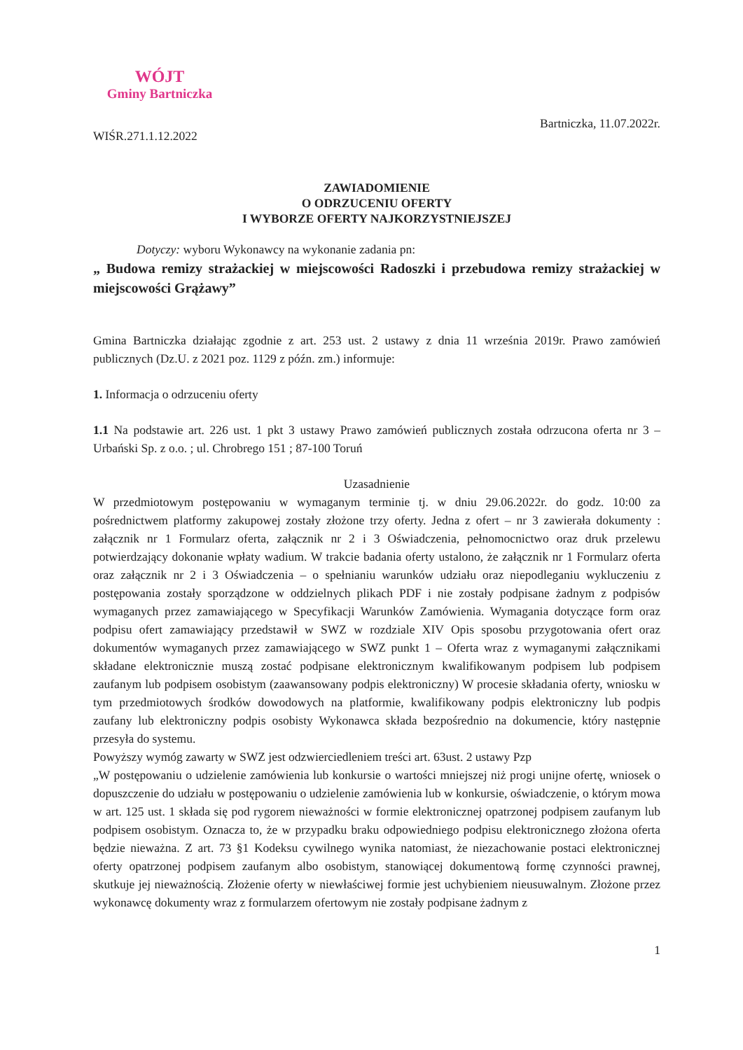WÓJT
Gminy Bartniczka
WIŚR.271.1.12.2022
Bartniczka, 11.07.2022r.
ZAWIADOMIENIE
O ODRZUCENIU OFERTY
I WYBORZE OFERTY NAJKORZYSTNIEJSZEJ
Dotyczy: wyboru Wykonawcy na wykonanie zadania pn:
„ Budowa remizy strażackiej w miejscowości Radoszki i przebudowa remizy strażackiej w miejscowości Grążawy”
Gmina Bartniczka działając zgodnie z art. 253 ust. 2 ustawy z dnia 11 września 2019r. Prawo zamówień publicznych (Dz.U. z 2021 poz. 1129 z późn. zm.) informuje:
1. Informacja o odrzuceniu oferty
1.1 Na podstawie art. 226 ust. 1 pkt 3 ustawy Prawo zamówień publicznych została odrzucona oferta nr 3 – Urbański Sp. z o.o. ; ul. Chrobrego 151 ; 87-100 Toruń
Uzasadnienie
W przedmiotowym postępowaniu w wymaganym terminie tj. w dniu 29.06.2022r. do godz. 10:00 za pośrednictwem platformy zakupowej zostały złożone trzy oferty. Jedna z ofert – nr 3 zawierała dokumenty : załącznik nr 1 Formularz oferta, załącznik nr 2 i 3 Oświadczenia, pełnomocnictwo oraz druk przelewu potwierdzający dokonanie wpłaty wadium. W trakcie badania oferty ustalono, że załącznik nr 1 Formularz oferta oraz załącznik nr 2 i 3 Oświadczenia – o spełnianiu warunków udziału oraz niepodleganiu wykluczeniu z postępowania zostały sporządzone w oddzielnych plikach PDF i nie zostały podpisane żadnym z podpisów wymaganych przez zamawiającego w Specyfikacji Warunków Zamówienia. Wymagania dotyczące form oraz podpisu ofert zamawiający przedstawił w SWZ w rozdziale XIV Opis sposobu przygotowania ofert oraz dokumentów wymaganych przez zamawiającego w SWZ punkt 1 – Oferta wraz z wymaganymi załącznikami składane elektronicznie muszą zostać podpisane elektronicznym kwalifikowanym podpisem lub podpisem zaufanym lub podpisem osobistym (zaawansowany podpis elektroniczny) W procesie składania oferty, wniosku w tym przedmiotowych środków dowodowych na platformie, kwalifikowany podpis elektroniczny lub podpis zaufany lub elektroniczny podpis osobisty Wykonawca składa bezpośrednio na dokumencie, który następnie przesyła do systemu.
Powyższy wymóg zawarty w SWZ jest odzwierciedleniem treści art. 63ust. 2 ustawy Pzp
„W postępowaniu o udzielenie zamówienia lub konkursie o wartości mniejszej niż progi unijne ofertę, wniosek o dopuszczenie do udziału w postępowaniu o udzielenie zamówienia lub w konkursie, oświadczenie, o którym mowa w art. 125 ust. 1 składa się pod rygorem nieważności w formie elektronicznej opatrzonej podpisem zaufanym lub podpisem osobistym. Oznacza to, że w przypadku braku odpowiedniego podpisu elektronicznego złożona oferta będzie nieważna. Z art. 73 §1 Kodeksu cywilnego wynika natomiast, że niezachowanie postaci elektronicznej oferty opatrzonej podpisem zaufanym albo osobistym, stanowiącej dokumentową formę czynności prawnej, skutkuje jej nieważnością. Złożenie oferty w niewłaściwej formie jest uchybieniem nieusuwalnym. Złożone przez wykonawcę dokumenty wraz z formularzem ofertowym nie zostały podpisane żadnym z
1